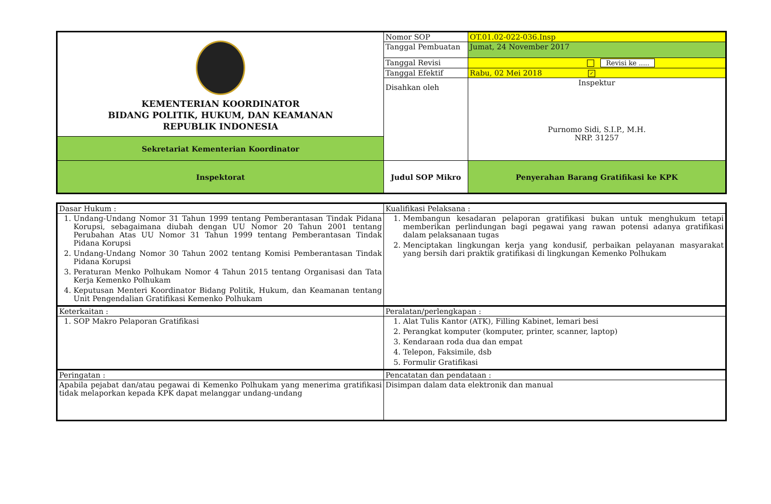| KEMENTERIAN KOORDINATOR BIDANG POLITIK, HUKUM, DAN KEAMANAN REPUBLIK INDONESIA | Nomor SOP | OT.01.02-022-036.Insp |
| | Tanggal Pembuatan | Jumat, 24 November 2017 |
| | Tanggal Revisi | Revisi ke ..... |
| | Tanggal Efektif | Rabu, 02 Mei 2018 ✓ |
| | Disahkan oleh | Inspektur Purnomo Sidi, S.I.P., M.H. NRP. 31257 |
| Sekretariat Kementerian Koordinator | | |
| Inspektorat | Judul SOP Mikro | Penyerahan Barang Gratifikasi ke KPK |
| Dasar Hukum : | Kualifikasi Pelaksana : |
| 1. Undang-Undang Nomor 31 Tahun 1999 tentang Pemberantasan Tindak Pidana Korupsi, sebagaimana diubah dengan UU Nomor 20 Tahun 2001 tentang Perubahan Atas UU Nomor 31 Tahun 1999 tentang Pemberantasan Tindak Pidana Korupsi 2. Undang-Undang Nomor 30 Tahun 2002 tentang Komisi Pemberantasan Tindak Pidana Korupsi 3. Peraturan Menko Polhukam Nomor 4 Tahun 2015 tentang Organisasi dan Tata Kerja Kemenko Polhukam 4. Keputusan Menteri Koordinator Bidang Politik, Hukum, dan Keamanan tentang Unit Pengendalian Gratifikasi Kemenko Polhukam | 1. Membangun kesadaran pelaporan gratifikasi bukan untuk menghukum tetapi memberikan perlindungan bagi pegawai yang rawan potensi adanya gratifikasi dalam pelaksanaan tugas 2. Menciptakan lingkungan kerja yang kondusif, perbaikan pelayanan masyarakat yang bersih dari praktik gratifikasi di lingkungan Kemenko Polhukam |
| Keterkaitan : | Peralatan/perlengkapan : |
| 1. SOP Makro Pelaporan Gratifikasi | 1. Alat Tulis Kantor (ATK), Filling Kabinet, lemari besi 2. Perangkat komputer (komputer, printer, scanner, laptop) 3. Kendaraan roda dua dan empat 4. Telepon, Faksimile, dsb 5. Formulir Gratifikasi |
| Peringatan : | Pencatatan dan pendataan : |
| Apabila pejabat dan/atau pegawai di Kemenko Polhukam yang menerima gratifikasi tidak melaporkan kepada KPK dapat melanggar undang-undang | Disimpan dalam data elektronik dan manual |